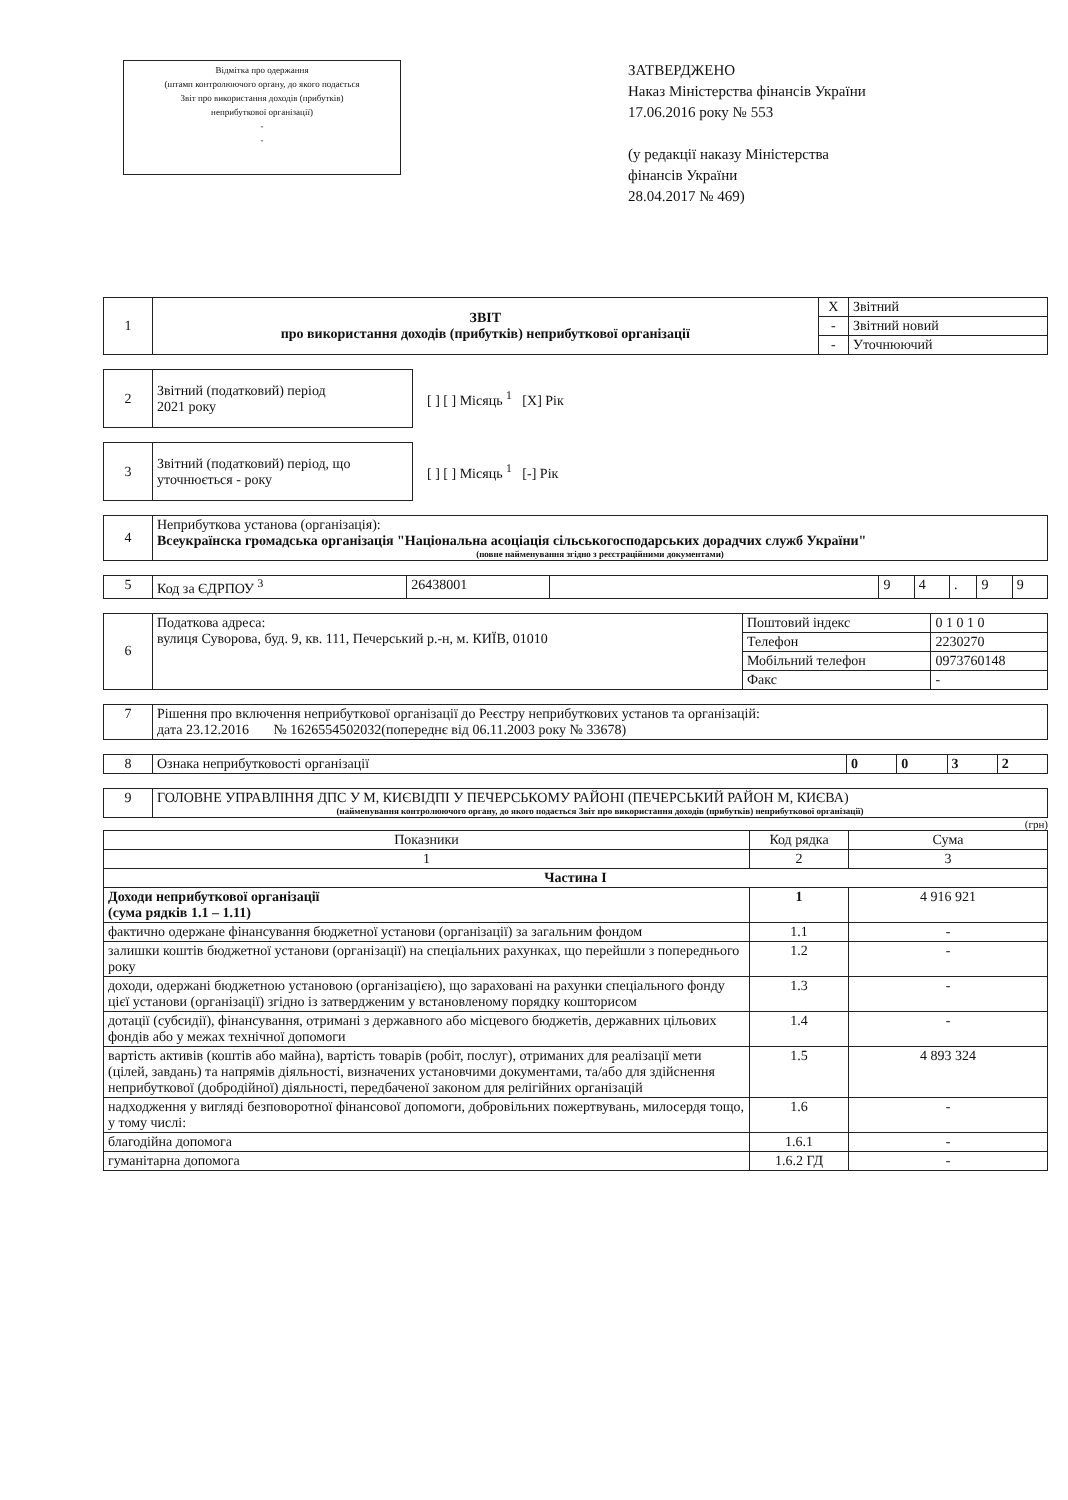Відмітка про одержання
(штамп контролюючого органу, до якого подається
Звіт про використання доходів (прибутків)
неприбуткової організації)
-
-
ЗАТВЕРДЖЕНО
Наказ Міністерства фінансів України
17.06.2016 року № 553
(у редакції наказу Міністерства
фінансів України
28.04.2017 № 469)
| 1 | ЗВІТ про використання доходів (прибутків) неприбуткової організації | X | Звітний |
| | | - | Звітний новий |
| | | - | Уточнюючий |
| 2 | Звітний (податковий) період 2021 року |
[ ] [ ] Місяць <sup>1</sup> [X] Рік
| 3 | Звітний (податковий) період, що уточнюється - року |
[ ] [ ] Місяць <sup>1</sup> [-] Рік
| 4 | Неприбуткова установа (організація): Всеукраїнска громадська організація "Національна асоціація сільськогосподарських дорадчих служб України" (повне найменування згідно з реєстраційними документами) |
| 5 | Код за ЄДРПОУ <sup>3</sup> | 26438001 | | 9 | 4 | . | 9 | 9 |
| 6 | Податкова адреса: вулиця Суворова, буд. 9, кв. 111, Печерський р.-н, м. КИЇВ, 01010 | Поштовий індекс | 0 1 0 1 0 |
| | | Телефон | 2230270 |
| | | Мобільний телефон | 0973760148 |
| | | Факс | - |
| 7 | Рішення про включення неприбуткової організації до Реєстру неприбуткових установ та організацій: дата 23.12.2016 № 1626554502032(попереднє від 06.11.2003 року № 33678) |
| 8 | Ознака неприбутковості організації | 0 | 0 | 3 | 2 |
| 9 | ГОЛОВНЕ УПРАВЛІННЯ ДПС У М, КИЄВІДПІ У ПЕЧЕРСЬКОМУ РАЙОНІ (ПЕЧЕРСЬКИЙ РАЙОН М, КИЄВА) (найменування контролюючого органу, до якого подається Звіт про використання доходів (прибутків) неприбуткової організації) |
(грн)
| Показники | Код рядка | Сума |
| --- | --- | --- |
| 1 | 2 | 3 |
| Частина I | | |
| Доходи неприбуткової організації (сума рядків 1.1 – 1.11) | 1 | 4 916 921 |
| фактично одержане фінансування бюджетної установи (організації) за загальним фондом | 1.1 | - |
| залишки коштів бюджетної установи (організації) на спеціальних рахунках, що перейшли з попереднього року | 1.2 | - |
| доходи, одержані бюджетною установою (організацією), що зараховані на рахунки спеціального фонду цієї установи (організації) згідно із затвердженим у встановленому порядку кошторисом | 1.3 | - |
| дотації (субсидії), фінансування, отримані з державного або місцевого бюджетів, державних цільових фондів або у межах технічної допомоги | 1.4 | - |
| вартість активів (коштів або майна), вартість товарів (робіт, послуг), отриманих для реалізації мети (цілей, завдань) та напрямів діяльності, визначених установчими документами, та/або для здійснення неприбуткової (добродійної) діяльності, передбаченої законом для релігійних організацій | 1.5 | 4 893 324 |
| надходження у вигляді безповоротної фінансової допомоги, добровільних пожертвувань, милосердя тощо, у тому числі: | 1.6 | - |
| благодійна допомога | 1.6.1 | - |
| гуманітарна допомога | 1.6.2 ГД | - |